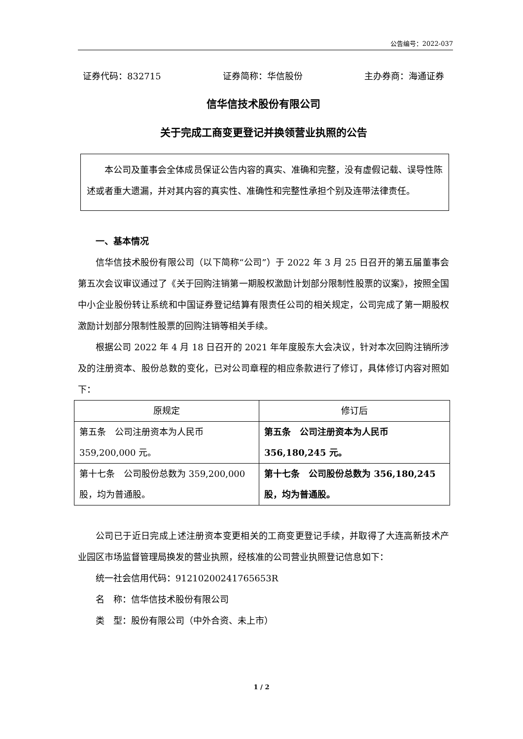公告编号：2022-037
证券代码：832715 证券简称：华信股份 主办券商：海通证券
信华信技术股份有限公司
关于完成工商变更登记并换领营业执照的公告
本公司及董事会全体成员保证公告内容的真实、准确和完整，没有虚假记载、误导性陈述或者重大遗漏，并对其内容的真实性、准确性和完整性承担个别及连带法律责任。
一、基本情况
信华信技术股份有限公司（以下简称“公司”）于 2022 年 3 月 25 日召开的第五届董事会第五次会议审议通过了《关于回购注销第一期股权激励计划部分限制性股票的议案》，按照全国中小企业股份转让系统和中国证券登记结算有限责任公司的相关规定，公司完成了第一期股权激励计划部分限制性股票的回购注销等相关手续。
根据公司 2022 年 4 月 18 日召开的 2021 年年度股东大会决议，针对本次回购注销所涉及的注册资本、股份总数的变化，已对公司章程的相应条款进行了修订，具体修订内容对照如下：
| 原规定 | 修订后 |
| --- | --- |
| 第五条 公司注册资本为人民币 359,200,000 元。 | 第五条 公司注册资本为人民币 356,180,245 元。 |
| 第十七条 公司股份总数为 359,200,000 股，均为普通股。 | 第十七条 公司股份总数为 356,180,245 股，均为普通股。 |
公司已于近日完成上述注册资本变更相关的工商变更登记手续，并取得了大连高新技术产业园区市场监督管理局换发的营业执照，经核准的公司营业执照登记信息如下：
统一社会信用代码：91210200241765653R
名　称：信华信技术股份有限公司
类　型：股份有限公司（中外合资、未上市）
1 / 2